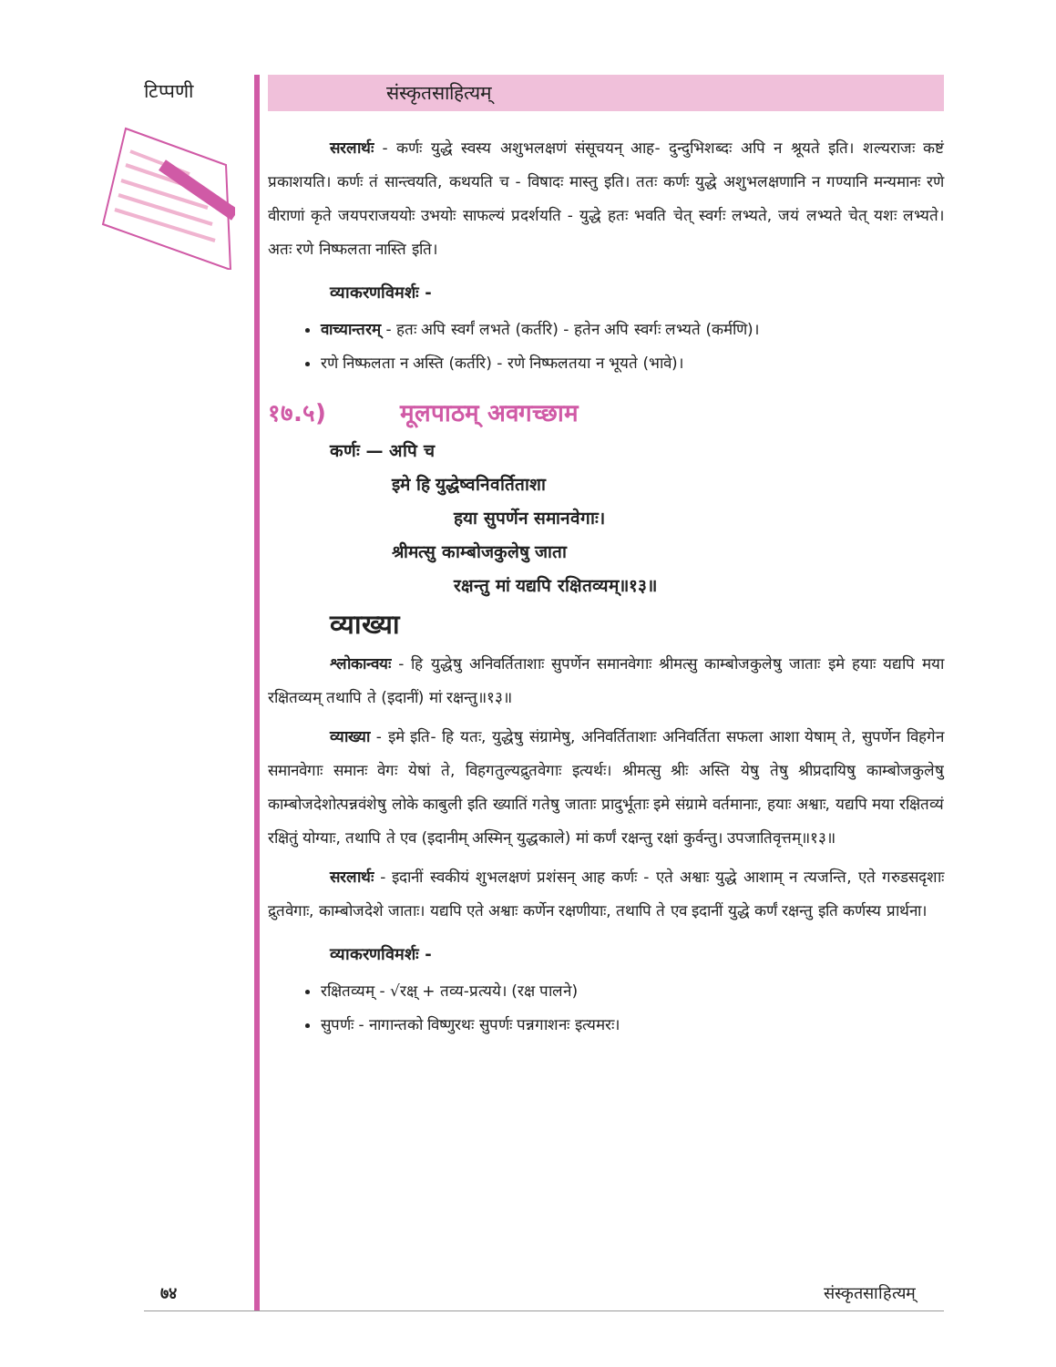टिप्पणी
संस्कृतसाहित्यम्
सरलार्थः - कर्णः युद्धे स्वस्य अशुभलक्षणं संसूचयन् आह- दुन्दुभिशब्दः अपि न श्रूयते इति। शल्यराजः कष्टं प्रकाशयति। कर्णः तं सान्त्वयति, कथयति च - विषादः मास्तु इति। ततः कर्णः युद्धे अशुभलक्षणानि न गण्यानि मन्यमानः रणे वीराणां कृते जयपराजययोः उभयोः साफल्यं प्रदर्शयति - युद्धे हतः भवति चेत् स्वर्गः लभ्यते, जयं लभ्यते चेत् यशः लभ्यते। अतः रणे निष्फलता नास्ति इति।
व्याकरणविमर्शः -
वाच्यान्तरम् - हतः अपि स्वर्गं लभते (कर्तरि) - हतेन अपि स्वर्गः लभ्यते (कर्मणि)।
रणे निष्फलता न अस्ति (कर्तरि) - रणे निष्फलतया न भूयते (भावे)।
१७.५) मूलपाठम् अवगच्छाम
कर्णः — अपि च
इमे हि युद्धेष्वनिवर्तिताशा
हया सुपर्णेन समानवेगाः।
श्रीमत्सु काम्बोजकुलेषु जाता
रक्षन्तु मां यद्यपि रक्षितव्यम्॥१३॥
व्याख्या
श्लोकान्वयः - हि युद्धेषु अनिवर्तिताशाः सुपर्णेन समानवेगाः श्रीमत्सु काम्बोजकुलेषु जाताः इमे हयाः यद्यपि मया रक्षितव्यम् तथापि ते (इदानीं) मां रक्षन्तु॥१३॥
व्याख्या - इमे इति- हि यतः, युद्धेषु संग्रामेषु, अनिवर्तिताशाः अनिवर्तिता सफला आशा येषाम् ते, सुपर्णेन विहगेन समानवेगाः समानः वेगः येषां ते, विहगतुल्यद्रुतवेगाः इत्यर्थः। श्रीमत्सु श्रीः अस्ति येषु तेषु श्रीप्रदायिषु काम्बोजकुलेषु काम्बोजदेशोत्पन्नवंशेषु लोके काबुली इति ख्यातिं गतेषु जाताः प्रादुर्भूताः इमे संग्रामे वर्तमानाः, हयाः अश्वाः, यद्यपि मया रक्षितव्यं रक्षितुं योग्याः, तथापि ते एव (इदानीम् अस्मिन् युद्धकाले) मां कर्णं रक्षन्तु रक्षां कुर्वन्तु। उपजातिवृत्तम्॥१३॥
सरलार्थः - इदानीं स्वकीयं शुभलक्षणं प्रशंसन् आह कर्णः - एते अश्वाः युद्धे आशाम् न त्यजन्ति, एते गरुडसदृशाः द्रुतवेगाः, काम्बोजदेशे जाताः। यद्यपि एते अश्वाः कर्णेन रक्षणीयाः, तथापि ते एव इदानीं युद्धे कर्णं रक्षन्तु इति कर्णस्य प्रार्थना।
व्याकरणविमर्शः -
रक्षितव्यम् - √रक्ष् + तव्य-प्रत्यये। (रक्ष पालने)
सुपर्णः - नागान्तको विष्णुरथः सुपर्णः पन्नगाशनः इत्यमरः।
७४ संस्कृतसाहित्यम्